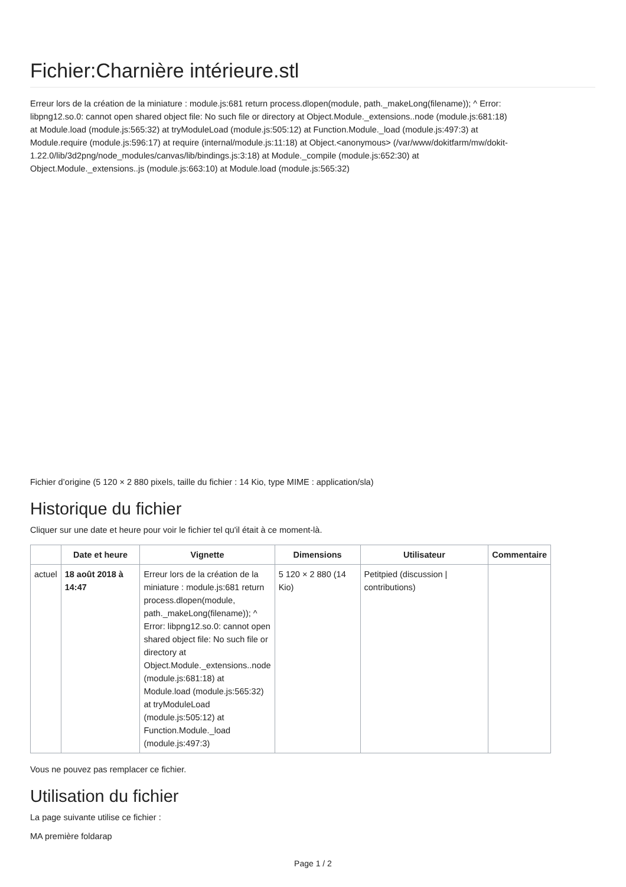Fichier:Charnière intérieure.stl
Erreur lors de la création de la miniature : module.js:681 return process.dlopen(module, path._makeLong(filename)); ^ Error: libpng12.so.0: cannot open shared object file: No such file or directory at Object.Module._extensions..node (module.js:681:18) at Module.load (module.js:565:32) at tryModuleLoad (module.js:505:12) at Function.Module._load (module.js:497:3) at Module.require (module.js:596:17) at require (internal/module.js:11:18) at Object.<anonymous> (/var/www/dokitfarm/mw/dokit-1.22.0/lib/3d2png/node_modules/canvas/lib/bindings.js:3:18) at Module._compile (module.js:652:30) at Object.Module._extensions..js (module.js:663:10) at Module.load (module.js:565:32)
Fichier d’origine (5 120 × 2 880 pixels, taille du fichier : 14 Kio, type MIME : application/sla)
Historique du fichier
Cliquer sur une date et heure pour voir le fichier tel qu'il était à ce moment-là.
| | Date et heure | Vignette | Dimensions | Utilisateur | Commentaire |
| --- | --- | --- | --- | --- | --- |
| actuel | 18 août 2018 à 14:47 | Erreur lors de la création de la miniature : module.js:681 return process.dlopen(module, path._makeLong(filename)); ^ Error: libpng12.so.0: cannot open shared object file: No such file or directory at Object.Module._extensions..node (module.js:681:18) at Module.load (module.js:565:32) at tryModuleLoad (module.js:505:12) at Function.Module._load (module.js:497:3) | 5 120 × 2 880 (14 Kio) | Petitpied (discussion / contributions) | |
Vous ne pouvez pas remplacer ce fichier.
Utilisation du fichier
La page suivante utilise ce fichier :
MA première foldarap
Page 1 / 2